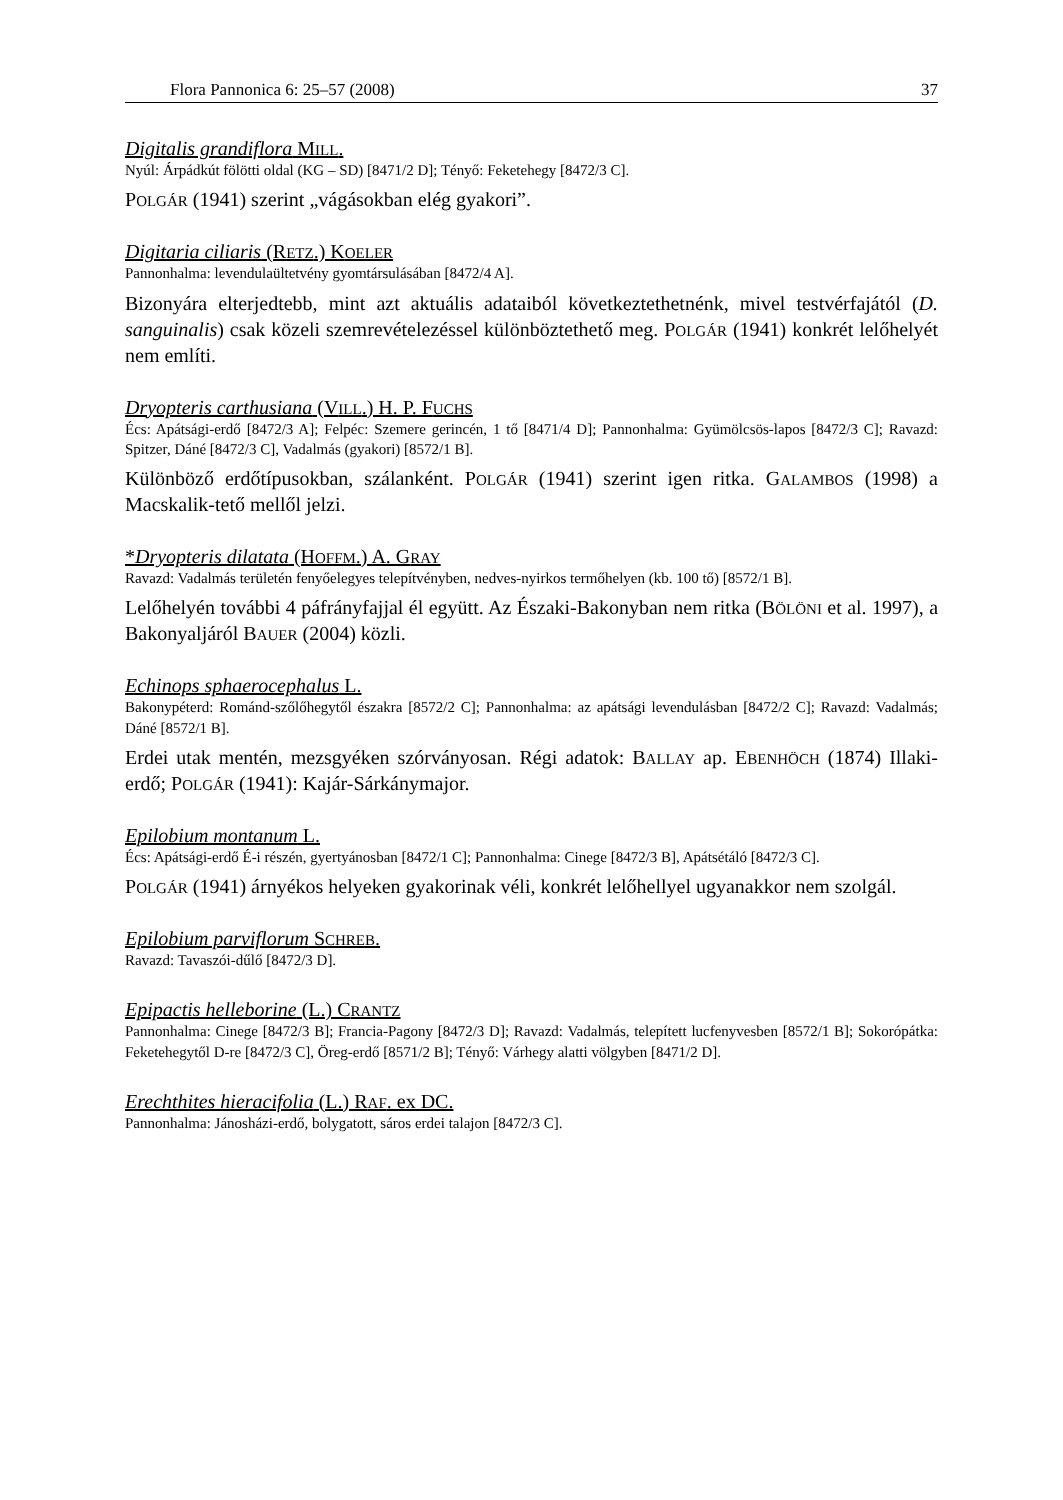Flora Pannonica 6: 25–57 (2008) 37
Digitalis grandiflora MILL.
Nyúl: Árpádkút fölötti oldal (KG – SD) [8471/2 D]; Tényő: Feketehegy [8472/3 C].
POLGÁR (1941) szerint „vágásokban elég gyakori”.
Digitaria ciliaris (RETZ.) KOELER
Pannonhalma: levendulaültetvény gyomtársulásában [8472/4 A].
Bizonyára elterjedtebb, mint azt aktuális adataiból következtethetnénk, mivel testvérfajától (D. sanguinalis) csak közeli szemrevételezéssel különböztethető meg. POLGÁR (1941) konkrét lelőhelyét nem említi.
Dryopteris carthusiana (VILL.) H. P. FUCHS
Écs: Apátsági-erdő [8472/3 A]; Felpéc: Szemere gerincén, 1 tő [8471/4 D]; Pannonhalma: Gyümölcsös-lapos [8472/3 C]; Ravazd: Spitzer, Dáné [8472/3 C], Vadalmás (gyakori) [8572/1 B].
Különböző erdőtípusokban, szálanként. POLGÁR (1941) szerint igen ritka. GALAMBOS (1998) a Macskalik-tető mellől jelzi.
*Dryopteris dilatata (HOFFM.) A. GRAY
Ravazd: Vadalmás területén fenyőelegyes telepítvényben, nedves-nyirkos termőhelyen (kb. 100 tő) [8572/1 B].
Lelőhelyén további 4 páfrányfajjal él együtt. Az Északi-Bakonyban nem ritka (BÖLÖNI et al. 1997), a Bakonyaljáról BAUER (2004) közli.
Echinops sphaerocephalus L.
Bakonypéterd: Románd-szőlőhegytől északra [8572/2 C]; Pannonhalma: az apátsági levendulásban [8472/2 C]; Ravazd: Vadalmás; Dáné [8572/1 B].
Erdei utak mentén, mezsgyéken szórványosan. Régi adatok: BALLAY ap. EBENHÖCH (1874) Illaki-erdő; POLGÁR (1941): Kajár-Sárkánymajor.
Epilobium montanum L.
Écs: Apátsági-erdő É-i részén, gyertyánosban [8472/1 C]; Pannonhalma: Cinege [8472/3 B], Apátsétáló [8472/3 C].
POLGÁR (1941) árnyékos helyeken gyakorinak véli, konkrét lelőhellyel ugyanakkor nem szolgál.
Epilobium parviflorum SCHREB.
Ravazd: Tavaszói-dűlő [8472/3 D].
Epipactis helleborine (L.) CRANTZ
Pannonhalma: Cinege [8472/3 B]; Francia-Pagony [8472/3 D]; Ravazd: Vadalmás, telepített lucfenyvesben [8572/1 B]; Sokorópátka: Feketehegytől D-re [8472/3 C], Öreg-erdő [8571/2 B]; Tényő: Várhegy alatti völgyben [8471/2 D].
Erechthites hieracifolia (L.) RAF. ex DC.
Pannonhalma: Jánosházi-erdő, bolygatott, sáros erdei talajon [8472/3 C].